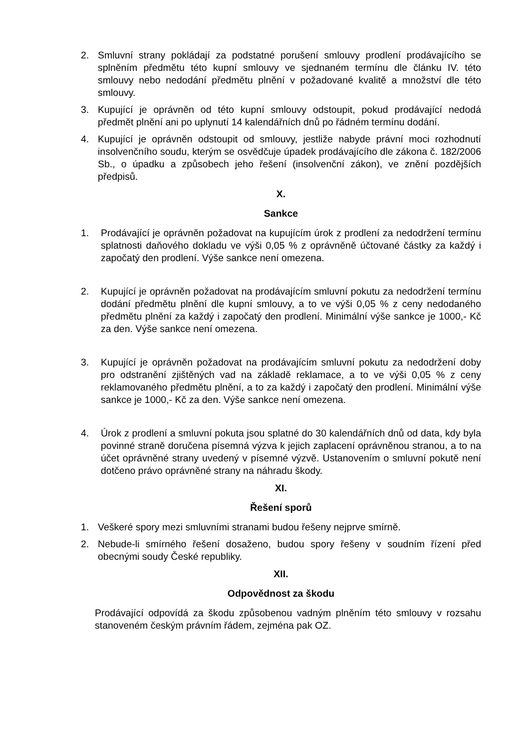2. Smluvní strany pokládají za podstatné porušení smlouvy prodlení prodávajícího se splněním předmětu této kupní smlouvy ve sjednaném termínu dle článku IV. této smlouvy nebo nedodání předmětu plnění v požadované kvalitě a množství dle této smlouvy.
3. Kupující je oprávněn od této kupní smlouvy odstoupit, pokud prodávající nedodá předmět plnění ani po uplynutí 14 kalendářních dnů po řádném termínu dodání.
4. Kupující je oprávněn odstoupit od smlouvy, jestliže nabyde právní moci rozhodnutí insolvenčního soudu, kterým se osvědčuje úpadek prodávajícího dle zákona č. 182/2006 Sb., o úpadku a způsobech jeho řešení (insolvenční zákon), ve znění pozdějších předpisů.
X.
Sankce
1. Prodávající je oprávněn požadovat na kupujícím úrok z prodlení za nedodržení termínu splatnosti daňového dokladu ve výši 0,05 % z oprávněně účtované částky za každý i započatý den prodlení. Výše sankce není omezena.
2. Kupující je oprávněn požadovat na prodávajícím smluvní pokutu za nedodržení termínu dodání předmětu plnění dle kupní smlouvy, a to ve výši 0,05 % z ceny nedodaného předmětu plnění za každý i započatý den prodlení. Minimální výše sankce je 1000,- Kč za den. Výše sankce není omezena.
3. Kupující je oprávněn požadovat na prodávajícím smluvní pokutu za nedodržení doby pro odstranění zjištěných vad na základě reklamace, a to ve výši 0,05 % z ceny reklamovaného předmětu plnění, a to za každý i započatý den prodlení. Minimální výše sankce je 1000,- Kč za den. Výše sankce není omezena.
4. Úrok z prodlení a smluvní pokuta jsou splatné do 30 kalendářních dnů od data, kdy byla povinné straně doručena písemná výzva k jejich zaplacení oprávněnou stranou, a to na účet oprávněné strany uvedený v písemné výzvě. Ustanovením o smluvní pokutě není dotčeno právo oprávněné strany na náhradu škody.
XI.
Řešení sporů
1. Veškeré spory mezi smluvními stranami budou řešeny nejprve smírně.
2. Nebude-li smírného řešení dosaženo, budou spory řešeny v soudním řízení před obecnými soudy České republiky.
XII.
Odpovědnost za škodu
Prodávající odpovídá za škodu způsobenou vadným plněním této smlouvy v rozsahu stanoveném českým právním řádem, zejména pak OZ.